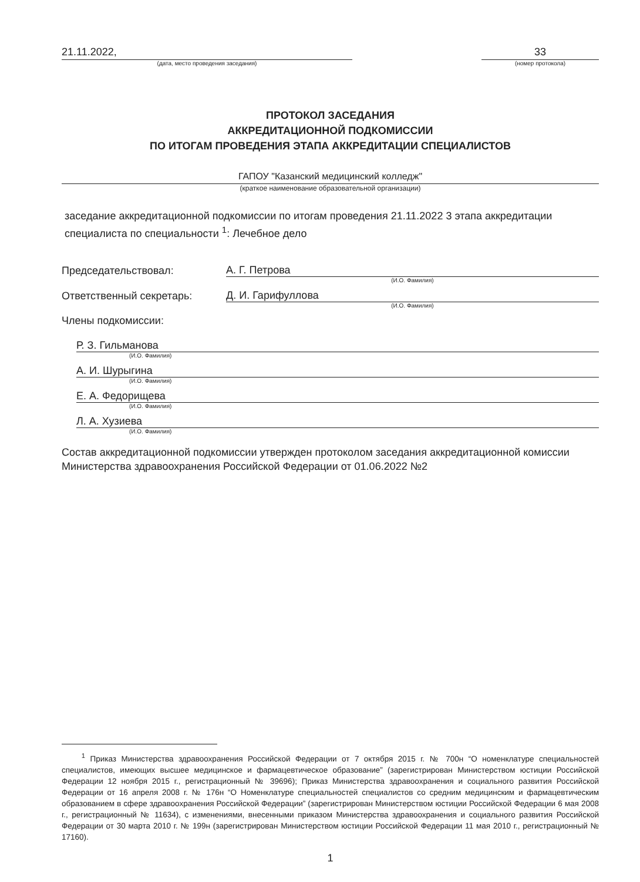21.11.2022,
(дата, место проведения заседания)
33
(номер протокола)
ПРОТОКОЛ ЗАСЕДАНИЯ
АККРЕДИТАЦИОННОЙ ПОДКОМИССИИ
ПО ИТОГАМ ПРОВЕДЕНИЯ ЭТАПА АККРЕДИТАЦИИ СПЕЦИАЛИСТОВ
ГАПОУ "Казанский медицинский колледж"
(краткое наименование образовательной организации)
заседание аккредитационной подкомиссии по итогам проведения 21.11.2022 3 этапа аккредитации специалиста по специальности <sup>1</sup>: Лечебное дело
Председательствовал: А. Г. Петрова
(И.О. Фамилия)
Ответственный секретарь: Д. И. Гарифуллова
(И.О. Фамилия)
Члены подкомиссии:
Р. З. Гильманова
(И.О. Фамилия)
А. И. Шурыгина
(И.О. Фамилия)
Е. А. Федорищева
(И.О. Фамилия)
Л. А. Хузиева
(И.О. Фамилия)
Состав аккредитационной подкомиссии утвержден протоколом заседания аккредитационной комиссии Министерства здравоохранения Российской Федерации от 01.06.2022 №2
<sup>1</sup> Приказ Министерства здравоохранения Российской Федерации от 7 октября 2015 г. № 700н “О номенклатуре специальностей специалистов, имеющих высшее медицинское и фармацевтическое образование” (зарегистрирован Министерством юстиции Российской Федерации 12 ноября 2015 г., регистрационный № 39696); Приказ Министерства здравоохранения и социального развития Российской Федерации от 16 апреля 2008 г. № 176н “О Номенклатуре специальностей специалистов со средним медицинским и фармацевтическим образованием в сфере здравоохранения Российской Федерации” (зарегистрирован Министерством юстиции Российской Федерации 6 мая 2008 г., регистрационный № 11634), с изменениями, внесенными приказом Министерства здравоохранения и социального развития Российской Федерации от 30 марта 2010 г. № 199н (зарегистрирован Министерством юстиции Российской Федерации 11 мая 2010 г., регистрационный № 17160).
1